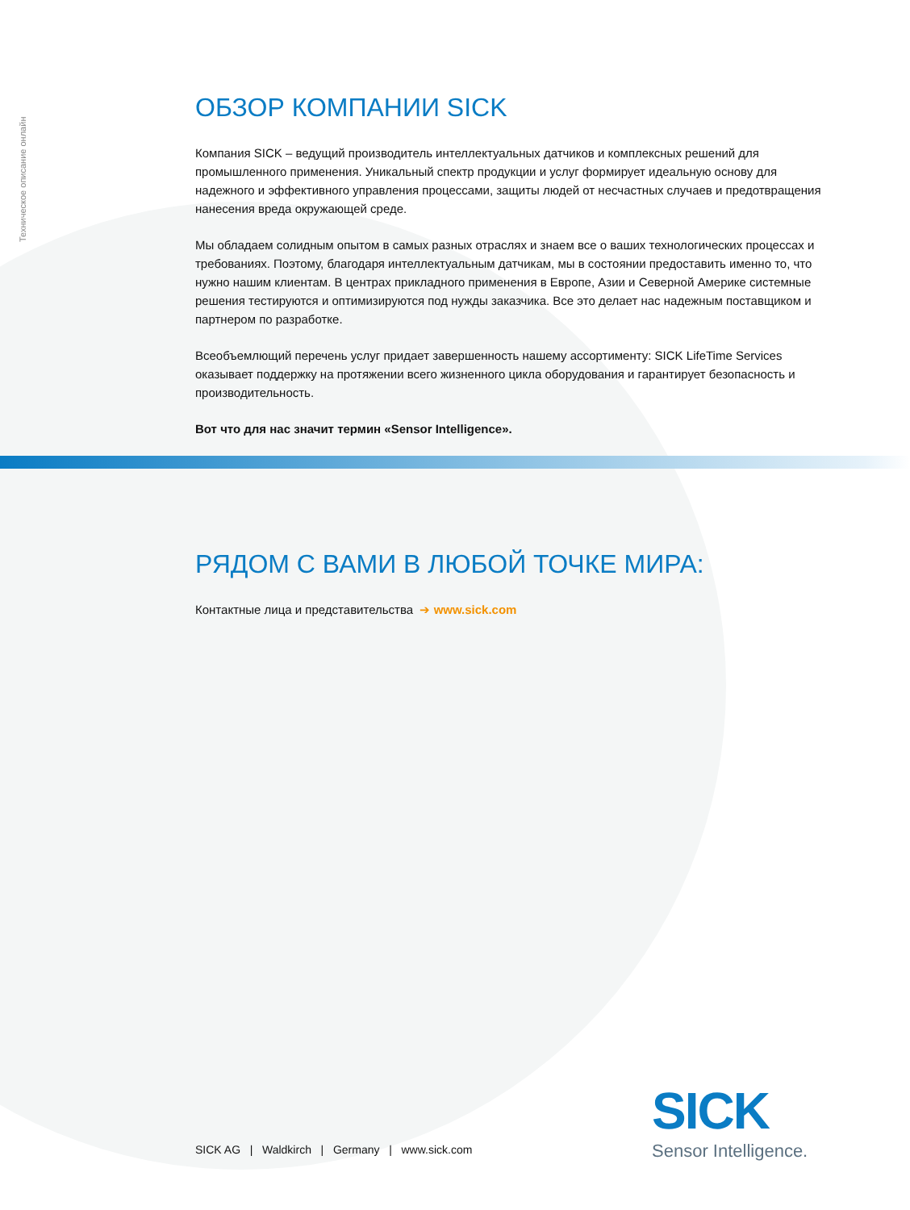Техническое описание онлайн
ОБЗОР КОМПАНИИ SICK
Компания SICK – ведущий производитель интеллектуальных датчиков и комплексных решений для промышленного применения. Уникальный спектр продукции и услуг формирует идеальную основу для надежного и эффективного управления процессами, защиты людей от несчастных случаев и предотвра­щения нанесения вреда окружающей среде.
Мы обладаем солидным опытом в самых разных отраслях и знаем все о ваших технологических про­цессах и требованиях. Поэтому, благодаря интеллектуальным датчикам, мы в состоянии предоставить именно то, что нужно нашим клиентам. В центрах прикладного применения в Европе, Азии и Северной Америке системные решения тестируются и оптимизируются под нужды заказчика. Все это делает нас надежным поставщиком и партнером по разработке.
Всеобъемлющий перечень услуг придает завершенность нашему ассортименту: SICK LifeTime Services оказывает поддержку на протяжении всего жизненного цикла оборудования и гарантирует безопасность и производительность.
Вот что для нас значит термин «Sensor Intelligence».
РЯДОМ С ВАМИ В ЛЮБОЙ ТОЧКЕ МИРА:
Контактные лица и представительства ➔ www.sick.com
SICK AG | Waldkirch | Germany | www.sick.com
SICK
Sensor Intelligence.